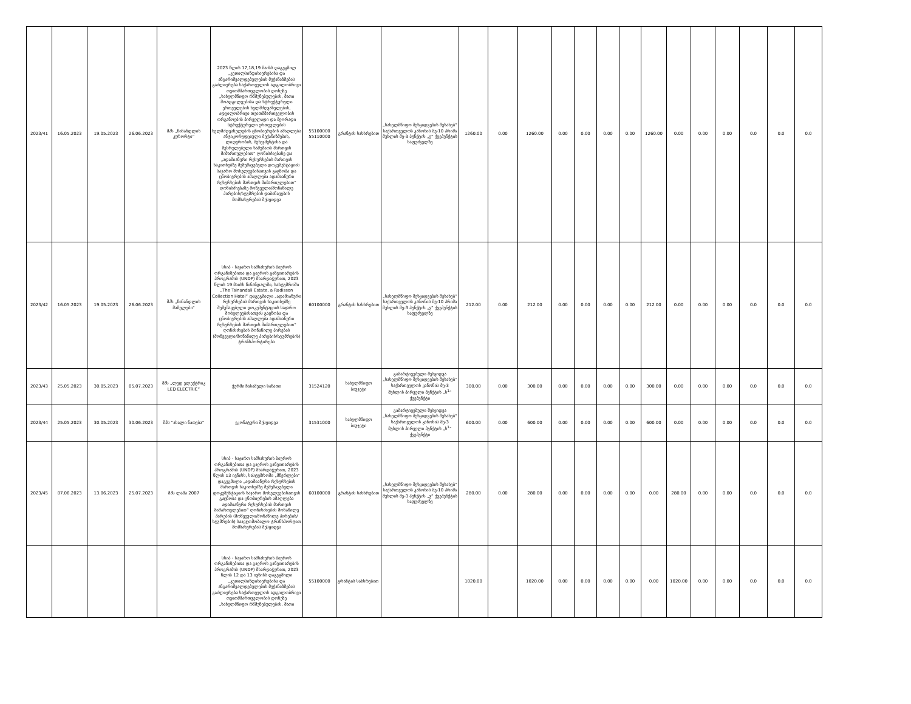| 2023/41 | 16.05.2023 | 19.05.2023 | 26.06.2023 | შპს „წინანდლის კურორტი“ | 2023 წლის 17,18,19 მაისს დაგეგმილ „კეთილსინდისიერებისა და ანგარიშვალდებულების მექანიზმების გაძლიერება საქართველოს ადგილობრივი თვითმმართველობის დონეზე „სახელმწიფო რწმუნებულების, მათი მოადგილეებისა და სტრუქტურული ერთეულების ხელმძღვანელების, ადგილობრივი თვითმმართველობის ორგანოების პირველადი და მეორადი სტრუქტურული ერთეულების ხელმძღვანელების ცნობიერების ამაღლება ანტიკორუფციული მექანიზმების, ლიდერობის, მენეჯმენტისა და შესრულებული სამუშაოს მართვის მიმართულებით“ ღონისძიებაზე და „ადამიანური რესურსების მართვის საკითხებზე შემუშავებული დოკუმენტაციის საჯარო მოხელეებისათვის გაცნობა და ცნობიერების ამაღლება ადამიანური რესურსების მართვის მიმართულებით“ ღონისძიებაზე მოწვეული/მონაწილე პირების/სტუმრების დაბინავების მომსახურების შესყიდვა | 55100000 55110000 | გრანტის სახსრებით | „სახელმწიფო შესყიდვების შესახებ“ საქართველოს კანონის მე-10 პრიმა მუხლის მე-3 პუნქტის „ვ“ ქვეპუნქტის საფუძველზე | 1260.00 | 0.00 | 1260.00 | 0.00 | 0.00 | 0.00 | 0.00 | 1260.00 | 0.00 | 0.00 | 0.00 | 0.0 | 0.0 | 0.0 |
| 2023/42 | 16.05.2023 | 19.05.2023 | 26.06.2023 | შპს „წინანდლის მამულები“ | სსიპ - საჯარო სამსახურის ბიუროს ორგანიზებითა და გაეროს განვითარების პროგრამის (UNDP) მხარდაჭერით, 2023 წლის 19 მაისს წინანდალში, სასტუმროში „The Tsinandali Estate, a Radisson Collection Hotel“ დაგეგმილი „ადამიანური რესურსების მართვის საკითხებზე შემუშავებული დოკუმენტაციის საჯარო მოხელეებისათვის გაცნობა და ცნობიერების ამაღლება ადამიანური რესურსების მართვის მიმართულებით“ ღონისძიების მონაწილე პირების (მოწვეული/მონაწილე პირების/სტუმრების) ტრანსპორტირება | 60100000 | გრანტის სახსრებით | „სახელმწიფო შესყიდვების შესახებ“ საქართველოს კანონის მე-10 პრიმა მუხლის მე-3 პუნქტის „ვ“ ქვეპუნქტის საფუძველზე | 212.00 | 0.00 | 212.00 | 0.00 | 0.00 | 0.00 | 0.00 | 212.00 | 0.00 | 0.00 | 0.00 | 0.0 | 0.0 | 0.0 |
| 2023/43 | 25.05.2023 | 30.05.2023 | 05.07.2023 | შპს „ლედ ელექტრიკ LED ELECTRIC“ | ჭერში ჩასამელი სანათი | 31524120 | სახელმწიფო ბიუჯეტი | გამარტივებული შესყიდვა „სახელმწიფო შესყიდვების შესახებ“ საქართველოს კანონის მე-3 მუხლის პირველი პუნქტის „ს<sup>1</sup>“ ქვეპუნქტი | 300.00 | 0.00 | 300.00 | 0.00 | 0.00 | 0.00 | 0.00 | 300.00 | 0.00 | 0.00 | 0.00 | 0.0 | 0.0 | 0.0 |
| 2023/44 | 25.05.2023 | 30.05.2023 | 30.06.2023 | შპს “ახალი ნათება” | ეკონატური შესყიდვა | 31531000 | სახელმწიფო ბიუჯეტი | გამარტივებული შესყიდვა „სახელმწიფო შესყიდვების შესახებ“ საქართველოს კანონის მე-3 მუხლის პირველი პუნქტის „ს<sup>1</sup>“ ქვეპუნქტი | 600.00 | 0.00 | 600.00 | 0.00 | 0.00 | 0.00 | 0.00 | 600.00 | 0.00 | 0.00 | 0.00 | 0.0 | 0.0 | 0.0 |
| 2023/45 | 07.06.2023 | 13.06.2023 | 25.07.2023 | შპს ლაშა 2007 | სსიპ - საჯარო სამსახურის ბიუროს ორგანიზებითა და გაეროს განვითარების პროგრამის (UNDP) მხარდაჭერით, 2023 წლის 13 ივნისს, სასტუმროში „მწერლები“ დაგეგმილი „ადამიანური რესურსების მართვის საკითხებზე შემუშავებული დოკუმენტაციის საჯარო მოხელეებისათვის გაცნობა და ცნობიერების ამაღლება ადამიანური რესურსების მართვის მიმართულებით“ ღონისძიების მონაწილე პირების (მოწვეული/მონაწილე პირების/სტუმრების) საავტომობილო ტრანსპორტით მომსახურების შესყიდვა | 60100000 | გრანტის სახსრებით | „სახელმწიფო შესყიდვების შესახებ“ საქართველოს კანონის მე-10 პრიმა მუხლის მე-3 პუნქტის „ვ“ ქვეპუნქტის საფუძველზე | 280.00 | 0.00 | 280.00 | 0.00 | 0.00 | 0.00 | 0.00 | 0.00 | 280.00 | 0.00 | 0.00 | 0.0 | 0.0 | 0.0 |
| | | | | | სსიპ - საჯარო სამსახურის ბიუროს ორგანიზებითა და გაეროს განვითარების პროგრამის (UNDP) მხარდაჭერით, 2023 წლის 12 და 13 ივნისს დაგეგმილი „კეთილსინდისიერებისა და ანგარიშვალდებულების მექანიზმების გაძლიერება საქართველოს ადგილობრივი თვითმმართველობის დონეზე „სახელმწიფო რწმუნებულების, მათი | 55100000 | გრანტის სახსრებით | | 1020.00 | | 1020.00 | 0.00 | 0.00 | 0.00 | 0.00 | 0.00 | 1020.00 | 0.00 | 0.00 | 0.0 | 0.0 | 0.0 |